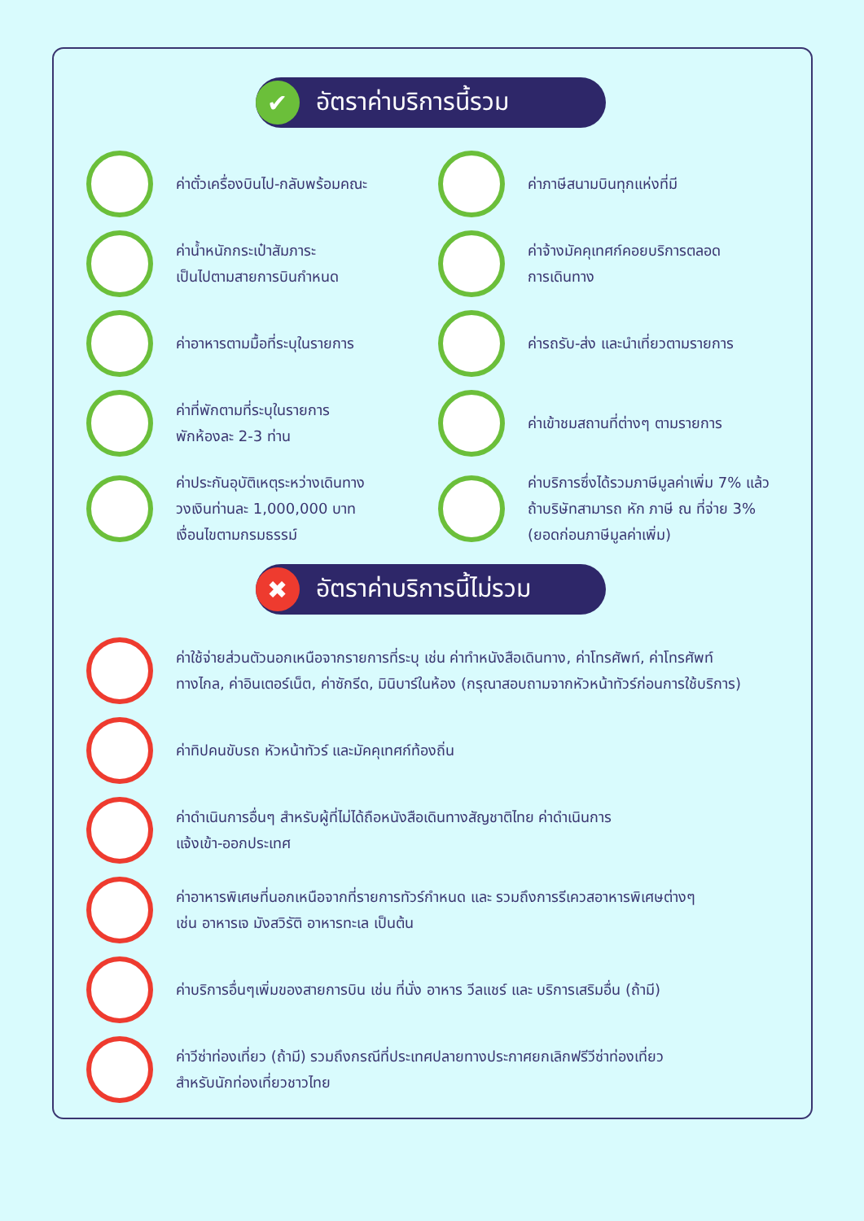✔
อัตราค่าบริการนี้รวม
ค่าตั๋วเครื่องบินไป-กลับพร้อมคณะ ค่าภาษีสนามบินทุกแห่งที่มี
ค่าน้ำหนักกระเป๋าสัมภาระ
เป็นไปตามสายการบินกำหนด
ค่าจ้างมัคคุเทศก์คอยบริการตลอด
การเดินทาง
ค่าอาหารตามมื้อที่ระบุในรายการ ค่ารถรับ-ส่ง และนำเที่ยวตามรายการ
ค่าที่พักตามที่ระบุในรายการ
พักห้องละ 2-3 ท่าน
ค่าเข้าชมสถานที่ต่างๆ ตามรายการ
ค่าประกันอุบัติเหตุระหว่างเดินทาง
วงเงินท่านละ 1,000,000 บาท
เงื่อนไขตามกรมธรรม์
ค่าบริการซึ่งได้รวมภาษีมูลค่าเพิ่ม 7% แล้ว
ถ้าบริษัทสามารถ หัก ภาษี ณ ที่จ่าย 3%
(ยอดก่อนภาษีมูลค่าเพิ่ม)
✖
อัตราค่าบริการนี้ไม่รวม
ค่าใช้จ่ายส่วนตัวนอกเหนือจากรายการที่ระบุ เช่น ค่าทำหนังสือเดินทาง, ค่าโทรศัพท์, ค่าโทรศัพท์
ทางไกล, ค่าอินเตอร์เน็ต, ค่าซักรีด, มินิบาร์ในห้อง (กรุณาสอบถามจากหัวหน้าทัวร์ก่อนการใช้บริการ)
ค่าทิปคนขับรถ หัวหน้าทัวร์ และมัคคุเทศก์ท้องถิ่น
ค่าดำเนินการอื่นๆ สำหรับผู้ที่ไม่ได้ถือหนังสือเดินทางสัญชาติไทย ค่าดำเนินการ
แจ้งเข้า-ออกประเทศ
ค่าอาหารพิเศษที่นอกเหนือจากที่รายการทัวร์กำหนด และ รวมถึงการรีเควสอาหารพิเศษต่างๆ
เช่น อาหารเจ มังสวิรัติ อาหารทะเล เป็นต้น
ค่าบริการอื่นๆเพิ่มของสายการบิน เช่น ที่นั่ง อาหาร วีลแชร์ และ บริการเสริมอื่น (ถ้ามี)
ค่าวีซ่าท่องเที่ยว (ถ้ามี) รวมถึงกรณีที่ประเทศปลายทางประกาศยกเลิกฟรีวีซ่าท่องเที่ยว
สำหรับนักท่องเที่ยวชาวไทย